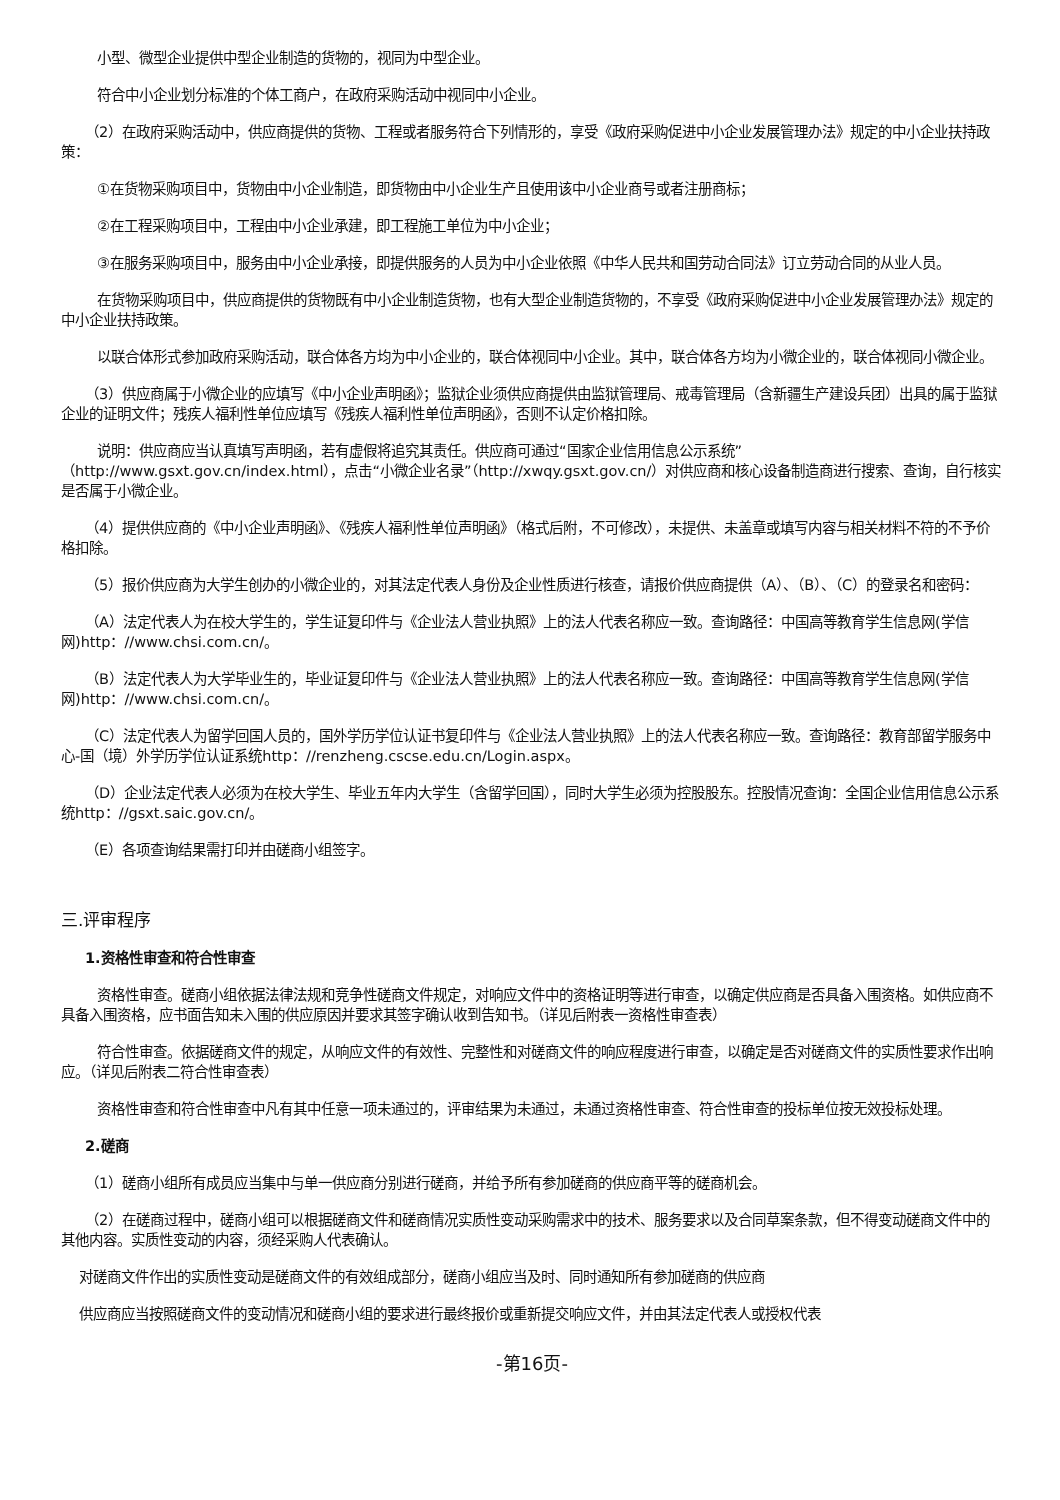小型、微型企业提供中型企业制造的货物的，视同为中型企业。
符合中小企业划分标准的个体工商户，在政府采购活动中视同中小企业。
（2）在政府采购活动中，供应商提供的货物、工程或者服务符合下列情形的，享受《政府采购促进中小企业发展管理办法》规定的中小企业扶持政策：
①在货物采购项目中，货物由中小企业制造，即货物由中小企业生产且使用该中小企业商号或者注册商标；
②在工程采购项目中，工程由中小企业承建，即工程施工单位为中小企业；
③在服务采购项目中，服务由中小企业承接，即提供服务的人员为中小企业依照《中华人民共和国劳动合同法》订立劳动合同的从业人员。
在货物采购项目中，供应商提供的货物既有中小企业制造货物，也有大型企业制造货物的，不享受《政府采购促进中小企业发展管理办法》规定的中小企业扶持政策。
以联合体形式参加政府采购活动，联合体各方均为中小企业的，联合体视同中小企业。其中，联合体各方均为小微企业的，联合体视同小微企业。
（3）供应商属于小微企业的应填写《中小企业声明函》；监狱企业须供应商提供由监狱管理局、戒毒管理局（含新疆生产建设兵团）出具的属于监狱企业的证明文件；残疾人福利性单位应填写《残疾人福利性单位声明函》，否则不认定价格扣除。
说明：供应商应当认真填写声明函，若有虚假将追究其责任。供应商可通过“国家企业信用信息公示系统”（http://www.gsxt.gov.cn/index.html），点击“小微企业名录”（http://xwqy.gsxt.gov.cn/）对供应商和核心设备制造商进行搜索、查询，自行核实是否属于小微企业。
（4）提供供应商的《中小企业声明函》、《残疾人福利性单位声明函》（格式后附，不可修改），未提供、未盖章或填写内容与相关材料不符的不予价格扣除。
（5）报价供应商为大学生创办的小微企业的，对其法定代表人身份及企业性质进行核查，请报价供应商提供（A）、（B）、（C）的登录名和密码：
（A）法定代表人为在校大学生的，学生证复印件与《企业法人营业执照》上的法人代表名称应一致。查询路径：中国高等教育学生信息网(学信网)http：//www.chsi.com.cn/。
（B）法定代表人为大学毕业生的，毕业证复印件与《企业法人营业执照》上的法人代表名称应一致。查询路径：中国高等教育学生信息网(学信网)http：//www.chsi.com.cn/。
（C）法定代表人为留学回国人员的，国外学历学位认证书复印件与《企业法人营业执照》上的法人代表名称应一致。查询路径：教育部留学服务中心-国（境）外学历学位认证系统http：//renzheng.cscse.edu.cn/Login.aspx。
（D）企业法定代表人必须为在校大学生、毕业五年内大学生（含留学回国），同时大学生必须为控股股东。控股情况查询：全国企业信用信息公示系统http：//gsxt.saic.gov.cn/。
（E）各项查询结果需打印并由磋商小组签字。
三.评审程序
1.资格性审查和符合性审查
资格性审查。磋商小组依据法律法规和竞争性磋商文件规定，对响应文件中的资格证明等进行审查，以确定供应商是否具备入围资格。如供应商不具备入围资格，应书面告知未入围的供应原因并要求其签字确认收到告知书。（详见后附表一资格性审查表）
符合性审查。依据磋商文件的规定，从响应文件的有效性、完整性和对磋商文件的响应程度进行审查，以确定是否对磋商文件的实质性要求作出响应。（详见后附表二符合性审查表）
资格性审查和符合性审查中凡有其中任意一项未通过的，评审结果为未通过，未通过资格性审查、符合性审查的投标单位按无效投标处理。
2.磋商
（1）磋商小组所有成员应当集中与单一供应商分别进行磋商，并给予所有参加磋商的供应商平等的磋商机会。
（2）在磋商过程中，磋商小组可以根据磋商文件和磋商情况实质性变动采购需求中的技术、服务要求以及合同草案条款，但不得变动磋商文件中的其他内容。实质性变动的内容，须经采购人代表确认。
对磋商文件作出的实质性变动是磋商文件的有效组成部分，磋商小组应当及时、同时通知所有参加磋商的供应商
供应商应当按照磋商文件的变动情况和磋商小组的要求进行最终报价或重新提交响应文件，并由其法定代表人或授权代表
-第16页-